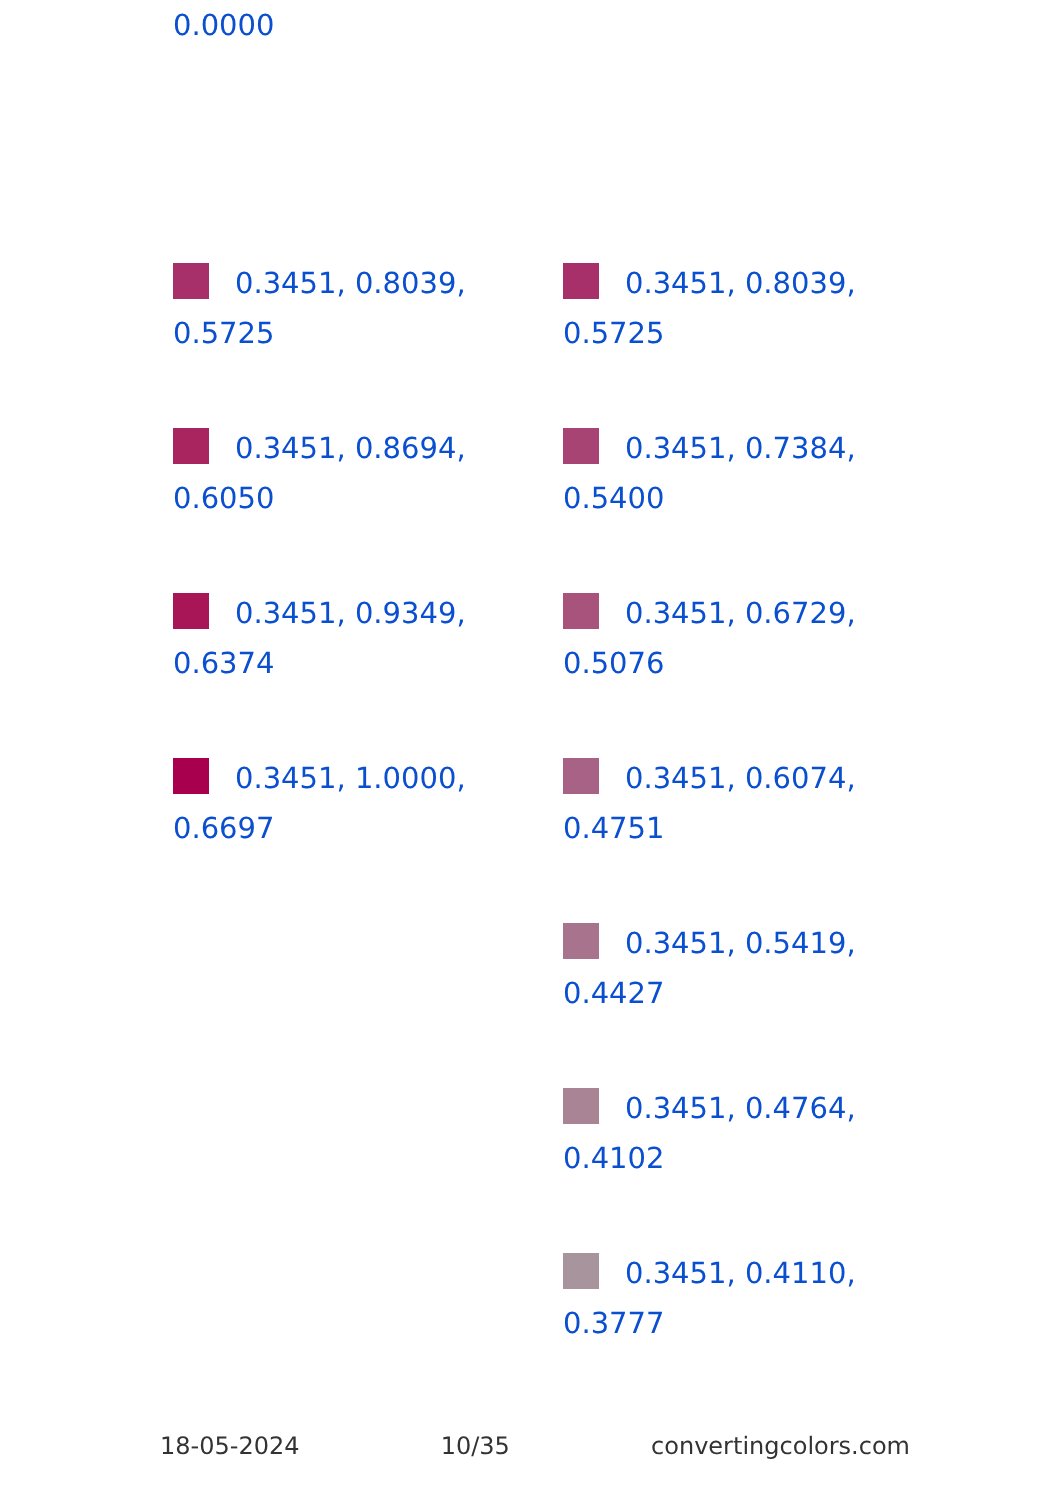0.0000
0.3451, 0.8039,
0.5725
0.3451, 0.8694,
0.6050
0.3451, 0.9349,
0.6374
0.3451, 1.0000,
0.6697
0.3451, 0.8039,
0.5725
0.3451, 0.7384,
0.5400
0.3451, 0.6729,
0.5076
0.3451, 0.6074,
0.4751
0.3451, 0.5419,
0.4427
0.3451, 0.4764,
0.4102
0.3451, 0.4110,
0.3777
18-05-2024 10/35 convertingcolors.com